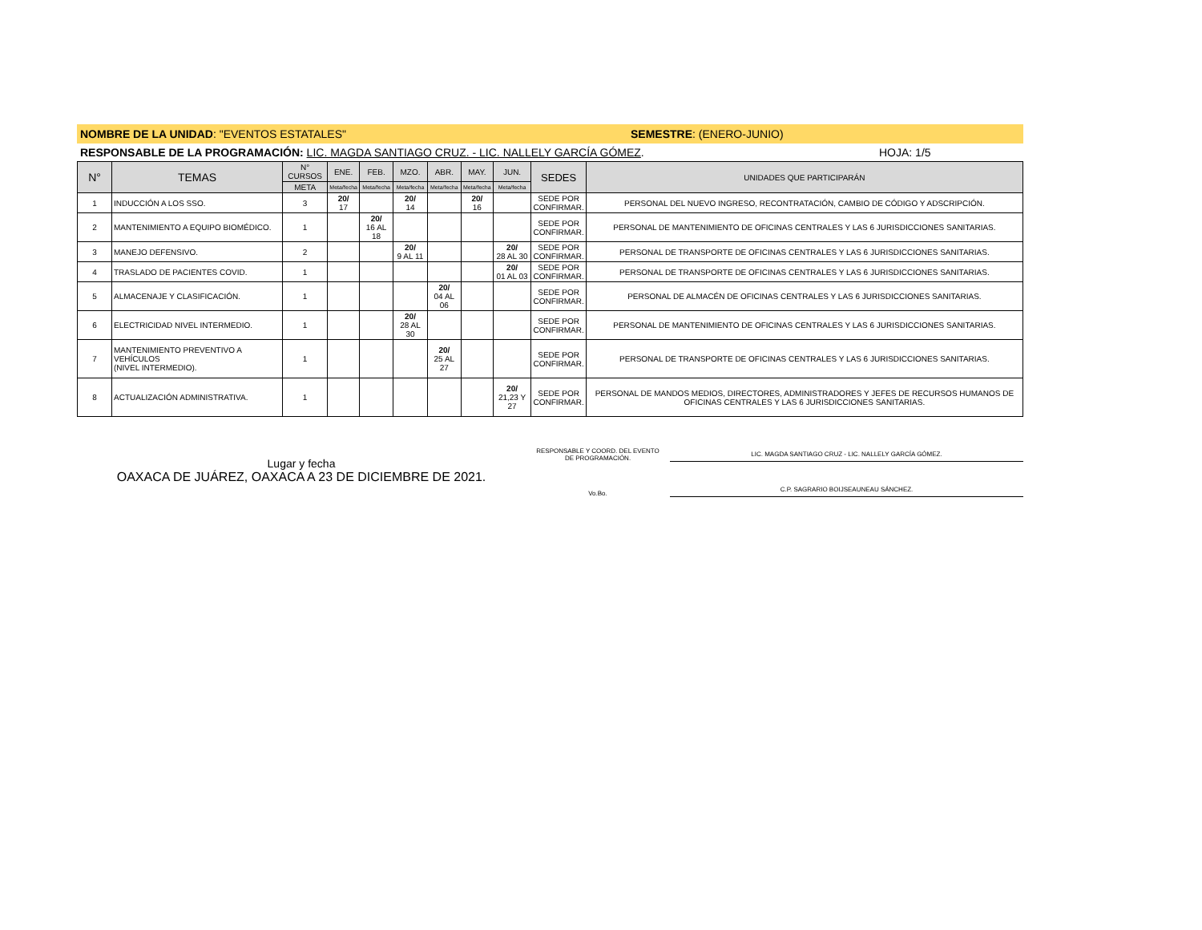NOMBRE DE LA UNIDAD: "EVENTOS ESTATALES" SEMESTRE: (ENERO-JUNIO)
RESPONSABLE DE LA PROGRAMACIÓN: LIC. MAGDA SANTIAGO CRUZ. - LIC. NALLELY GARCÍA GÓMEZ. HOJA: 1/5
| N° | TEMAS | N° CURSOS | ENE. | FEB. | MZO. | ABR. | MAY. | JUN. | SEDES | UNIDADES QUE PARTICIPARÁN |
| --- | --- | --- | --- | --- | --- | --- | --- | --- | --- | --- |
| | | META | Meta/fecha | Meta/fecha | Meta/fecha | Meta/fecha | Meta/fecha | Meta/fecha | | |
| 1 | INDUCCIÓN A LOS SSO. | 3 | 20/ 17 | | 20/ 14 | | 20/ 16 | | SEDE POR CONFIRMAR. | PERSONAL DEL NUEVO INGRESO, RECONTRATACIÓN, CAMBIO DE CÓDIGO Y ADSCRIPCIÓN. |
| 2 | MANTENIMIENTO A EQUIPO BIOMÉDICO. | 1 | | 20/ 16 AL 18 | | | | | SEDE POR CONFIRMAR. | PERSONAL DE MANTENIMIENTO DE OFICINAS CENTRALES Y LAS 6 JURISDICCIONES SANITARIAS. |
| 3 | MANEJO DEFENSIVO. | 2 | | | 20/ 9 AL 11 | | | 20/ 28 AL 30 | SEDE POR CONFIRMAR. | PERSONAL DE TRANSPORTE DE OFICINAS CENTRALES Y LAS 6 JURISDICCIONES SANITARIAS. |
| 4 | TRASLADO DE PACIENTES COVID. | 1 | | | | | | 20/ 01 AL 03 | SEDE POR CONFIRMAR. | PERSONAL DE TRANSPORTE DE OFICINAS CENTRALES Y LAS 6 JURISDICCIONES SANITARIAS. |
| 5 | ALMACENAJE Y CLASIFICACIÓN. | 1 | | | | 20/ 04 AL 06 | | | SEDE POR CONFIRMAR. | PERSONAL DE ALMACÉN DE OFICINAS CENTRALES Y LAS 6 JURISDICCIONES SANITARIAS. |
| 6 | ELECTRICIDAD NIVEL INTERMEDIO. | 1 | | | 20/ 28 AL 30 | | | | SEDE POR CONFIRMAR. | PERSONAL DE MANTENIMIENTO DE OFICINAS CENTRALES Y LAS 6 JURISDICCIONES SANITARIAS. |
| 7 | MANTENIMIENTO PREVENTIVO A VEHÍCULOS (NIVEL INTERMEDIO). | 1 | | | | 20/ 25 AL 27 | | | SEDE POR CONFIRMAR. | PERSONAL DE TRANSPORTE DE OFICINAS CENTRALES Y LAS 6 JURISDICCIONES SANITARIAS. |
| 8 | ACTUALIZACIÓN ADMINISTRATIVA. | 1 | | | | | | 20/ 21,23 Y 27 | SEDE POR CONFIRMAR. | PERSONAL DE MANDOS MEDIOS, DIRECTORES, ADMINISTRADORES Y JEFES DE RECURSOS HUMANOS DE OFICINAS CENTRALES Y LAS 6 JURISDICCIONES SANITARIAS. |
Lugar y fecha
OAXACA DE JUÁREZ, OAXACA A 23 DE DICIEMBRE DE 2021.
RESPONSABLE Y COORD. DEL EVENTO
DE PROGRAMACIÓN.
LIC. MAGDA SANTIAGO CRUZ - LIC. NALLELY GARCÍA GÓMEZ.
Vo.Bo.
C.P. SAGRARIO BOIJSEAUNEAU SÁNCHEZ.